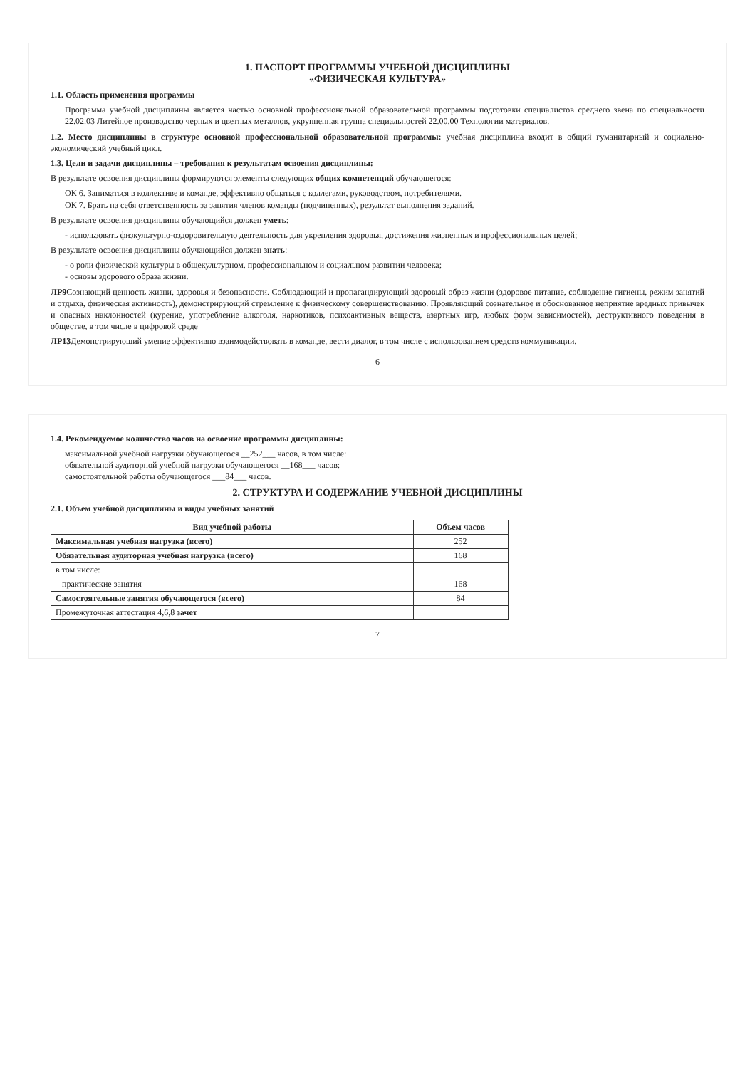1. ПАСПОРТ ПРОГРАММЫ УЧЕБНОЙ ДИСЦИПЛИНЫ
«ФИЗИЧЕСКАЯ КУЛЬТУРА»
1.1. Область применения программы
Программа учебной дисциплины является частью основной профессиональной образовательной программы подготовки специалистов среднего звена по специальности 22.02.03 Литейное производство черных и цветных металлов, укрупненная группа специальностей 22.00.00 Технологии материалов.
1.2. Место дисциплины в структуре основной профессиональной образовательной программы: учебная дисциплина входит в общий гуманитарный и социально-экономический учебный цикл.
1.3. Цели и задачи дисциплины – требования к результатам освоения дисциплины:
В результате освоения дисциплины формируются элементы следующих общих компетенций обучающегося:
ОК 6. Заниматься в коллективе и команде, эффективно общаться с коллегами, руководством, потребителями.
ОК 7. Брать на себя ответственность за занятия членов команды (подчиненных), результат выполнения заданий.
В результате освоения дисциплины обучающийся должен уметь:
- использовать физкультурно-оздоровительную деятельность для укрепления здоровья, достижения жизненных и профессиональных целей;
В результате освоения дисциплины обучающийся должен знать:
- о роли физической культуры в общекультурном, профессиональном и социальном развитии человека;
- основы здорового образа жизни.
ЛР9 Сознающий ценность жизни, здоровья и безопасности. Соблюдающий и пропагандирующий здоровый образ жизни (здоровое питание, соблюдение гигиены, режим занятий и отдыха, физическая активность), демонстрирующий стремление к физическому совершенствованию. Проявляющий сознательное и обоснованное неприятие вредных привычек и опасных наклонностей (курение, употребление алкоголя, наркотиков, психоактивных веществ, азартных игр, любых форм зависимостей), деструктивного поведения в обществе, в том числе в цифровой среде
ЛР13 Демонстрирующий умение эффективно взаимодействовать в команде, вести диалог, в том числе с использованием средств коммуникации.
6
1.4. Рекомендуемое количество часов на освоение программы дисциплины:
максимальной учебной нагрузки обучающегося __252___ часов, в том числе:
обязательной аудиторной учебной нагрузки обучающегося __168___ часов;
самостоятельной работы обучающегося ___84___ часов.
2. СТРУКТУРА И СОДЕРЖАНИЕ УЧЕБНОЙ ДИСЦИПЛИНЫ
2.1. Объем учебной дисциплины и виды учебных занятий
| Вид учебной работы | Объем часов |
| --- | --- |
| Максимальная учебная нагрузка (всего) | 252 |
| Обязательная аудиторная учебная нагрузка (всего) | 168 |
| в том числе: | |
| практические занятия | 168 |
| Самостоятельные занятия обучающегося (всего) | 84 |
| Промежуточная аттестация 4,6,8 зачет | |
7